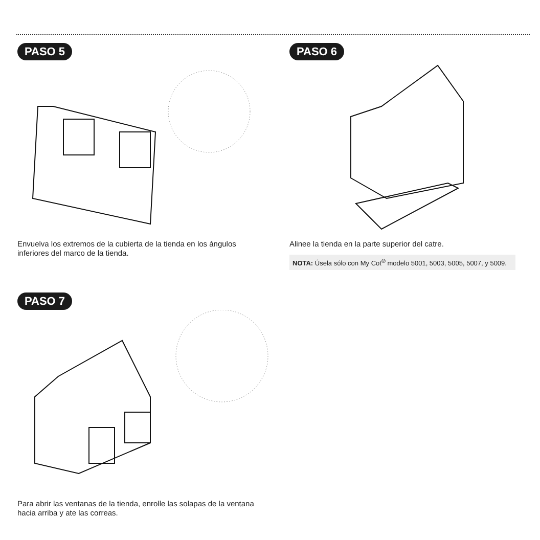PASO 5
Envuelva los extremos de la cubierta de la tienda en los ángulos inferiores del marco de la tienda.
PASO 6
Alinee la tienda en la parte superior del catre.
NOTA: Úsela sólo con My Cot<sup>®</sup> modelo 5001, 5003, 5005, 5007, y 5009.
PASO 7
Para abrir las ventanas de la tienda, enrolle las solapas de la ventana hacia arriba y ate las correas.